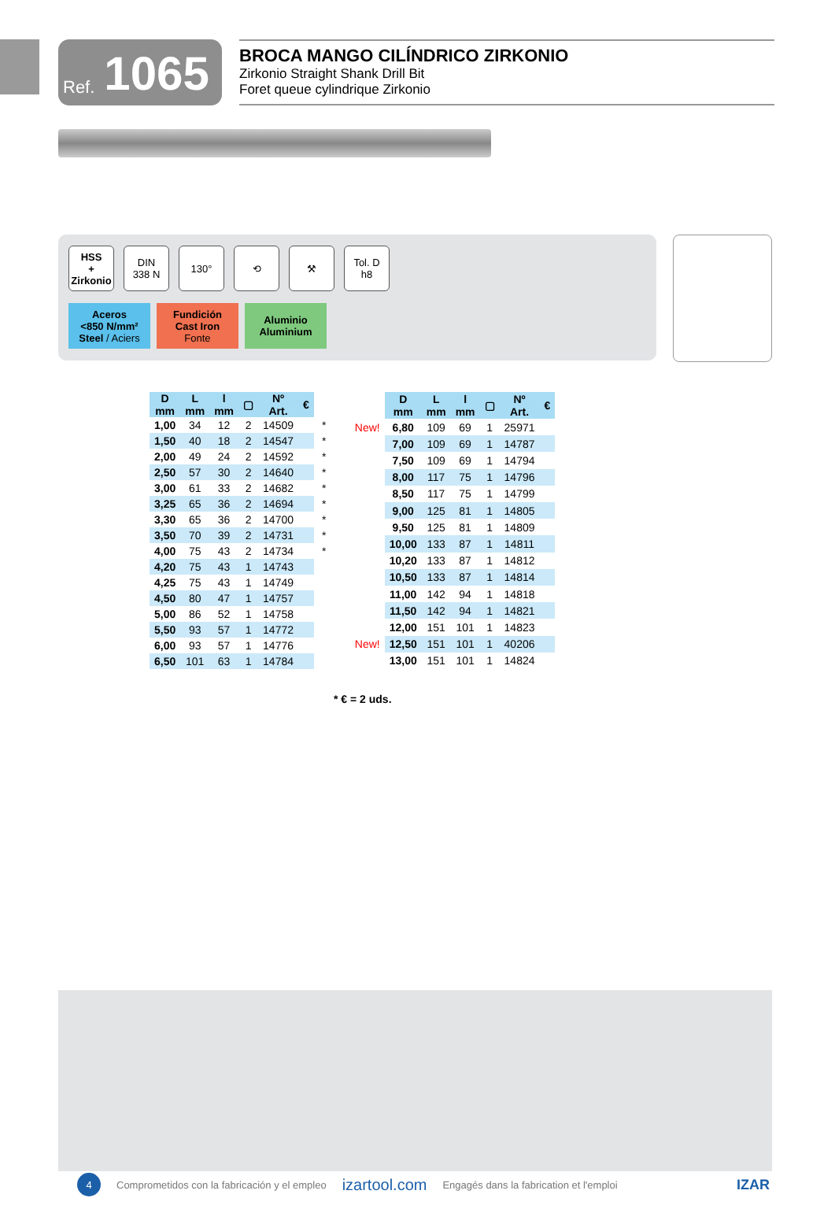Ref. 1065
BROCA MANGO CILÍNDRICO ZIRKONIO
Zirkonio Straight Shank Drill Bit
Foret queue cylindrique Zirkonio
HSS
+
Zirkonio
DIN
338 N
130° ⟲ ⚒ Tol. D
h8
Aceros
<850 N/mm²
Steel / Aciers
Fundición
Cast Iron
Fonte
Aluminio
Aluminium
| D mm | L mm | l mm | ▢ | Nº Art. | € | |
| 1,00 | 34 | 12 | 2 | 14509 | | * |
| 1,50 | 40 | 18 | 2 | 14547 | | * |
| 2,00 | 49 | 24 | 2 | 14592 | | * |
| 2,50 | 57 | 30 | 2 | 14640 | | * |
| 3,00 | 61 | 33 | 2 | 14682 | | * |
| 3,25 | 65 | 36 | 2 | 14694 | | * |
| 3,30 | 65 | 36 | 2 | 14700 | | * |
| 3,50 | 70 | 39 | 2 | 14731 | | * |
| 4,00 | 75 | 43 | 2 | 14734 | | * |
| 4,20 | 75 | 43 | 1 | 14743 | | |
| 4,25 | 75 | 43 | 1 | 14749 | | |
| 4,50 | 80 | 47 | 1 | 14757 | | |
| 5,00 | 86 | 52 | 1 | 14758 | | |
| 5,50 | 93 | 57 | 1 | 14772 | | |
| 6,00 | 93 | 57 | 1 | 14776 | | |
| 6,50 | 101 | 63 | 1 | 14784 | | |
| | D mm | L mm | l mm | ▢ | Nº Art. | € |
| New! | 6,80 | 109 | 69 | 1 | 25971 | |
| | 7,00 | 109 | 69 | 1 | 14787 | |
| | 7,50 | 109 | 69 | 1 | 14794 | |
| | 8,00 | 117 | 75 | 1 | 14796 | |
| | 8,50 | 117 | 75 | 1 | 14799 | |
| | 9,00 | 125 | 81 | 1 | 14805 | |
| | 9,50 | 125 | 81 | 1 | 14809 | |
| | 10,00 | 133 | 87 | 1 | 14811 | |
| | 10,20 | 133 | 87 | 1 | 14812 | |
| | 10,50 | 133 | 87 | 1 | 14814 | |
| | 11,00 | 142 | 94 | 1 | 14818 | |
| | 11,50 | 142 | 94 | 1 | 14821 | |
| | 12,00 | 151 | 101 | 1 | 14823 | |
| New! | 12,50 | 151 | 101 | 1 | 40206 | |
| | 13,00 | 151 | 101 | 1 | 14824 | |
* € = 2 uds.
4
Comprometidos con la fabricación y el empleo izartool.com Engagés dans la fabrication et l'emploi IZAR